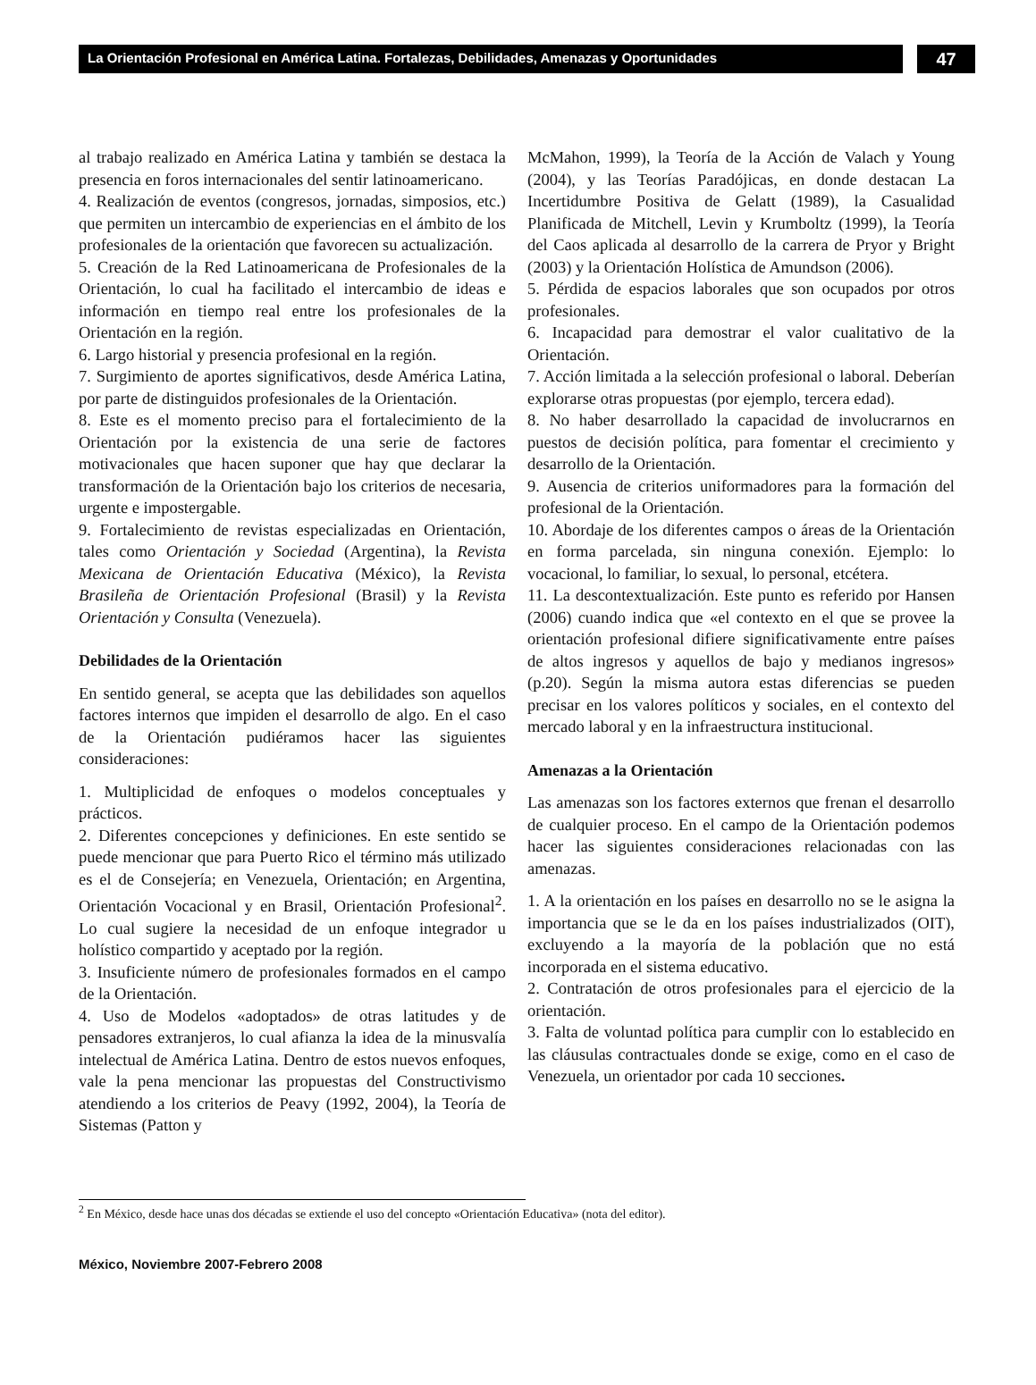La Orientación Profesional en América Latina. Fortalezas, Debilidades, Amenazas y Oportunidades
47
al trabajo realizado en América Latina y también se destaca la presencia en foros internacionales del sentir latinoamericano.
4. Realización de eventos (congresos, jornadas, simposios, etc.) que permiten un intercambio de experiencias en el ámbito de los profesionales de la orientación que favorecen su actualización.
5. Creación de la Red Latinoamericana de Profesionales de la Orientación, lo cual ha facilitado el intercambio de ideas e información en tiempo real entre los profesionales de la Orientación en la región.
6. Largo historial y presencia profesional en la región.
7. Surgimiento de aportes significativos, desde América Latina, por parte de distinguidos profesionales de la Orientación.
8. Este es el momento preciso para el fortalecimiento de la Orientación por la existencia de una serie de factores motivacionales que hacen suponer que hay que declarar la transformación de la Orientación bajo los criterios de necesaria, urgente e impostergable.
9. Fortalecimiento de revistas especializadas en Orientación, tales como Orientación y Sociedad (Argentina), la Revista Mexicana de Orientación Educativa (México), la Revista Brasileña de Orientación Profesional (Brasil) y la Revista Orientación y Consulta (Venezuela).
Debilidades de la Orientación
En sentido general, se acepta que las debilidades son aquellos factores internos que impiden el desarrollo de algo. En el caso de la Orientación pudiéramos hacer las siguientes consideraciones:
1. Multiplicidad de enfoques o modelos conceptuales y prácticos.
2. Diferentes concepciones y definiciones. En este sentido se puede mencionar que para Puerto Rico el término más utilizado es el de Consejería; en Venezuela, Orientación; en Argentina, Orientación Vocacional y en Brasil, Orientación Profesional<sup>2</sup>. Lo cual sugiere la necesidad de un enfoque integrador u holístico compartido y aceptado por la región.
3. Insuficiente número de profesionales formados en el campo de la Orientación.
4. Uso de Modelos «adoptados» de otras latitudes y de pensadores extranjeros, lo cual afianza la idea de la minusvalía intelectual de América Latina. Dentro de estos nuevos enfoques, vale la pena mencionar las propuestas del Constructivismo atendiendo a los criterios de Peavy (1992, 2004), la Teoría de Sistemas (Patton y
McMahon, 1999), la Teoría de la Acción de Valach y Young (2004), y las Teorías Paradójicas, en donde destacan La Incertidumbre Positiva de Gelatt (1989), la Casualidad Planificada de Mitchell, Levin y Krumboltz (1999), la Teoría del Caos aplicada al desarrollo de la carrera de Pryor y Bright (2003) y la Orientación Holística de Amundson (2006).
5. Pérdida de espacios laborales que son ocupados por otros profesionales.
6. Incapacidad para demostrar el valor cualitativo de la Orientación.
7. Acción limitada a la selección profesional o laboral. Deberían explorarse otras propuestas (por ejemplo, tercera edad).
8. No haber desarrollado la capacidad de involucrarnos en puestos de decisión política, para fomentar el crecimiento y desarrollo de la Orientación.
9. Ausencia de criterios uniformadores para la formación del profesional de la Orientación.
10. Abordaje de los diferentes campos o áreas de la Orientación en forma parcelada, sin ninguna conexión. Ejemplo: lo vocacional, lo familiar, lo sexual, lo personal, etcétera.
11. La descontextualización. Este punto es referido por Hansen (2006) cuando indica que «el contexto en el que se provee la orientación profesional difiere significativamente entre países de altos ingresos y aquellos de bajo y medianos ingresos» (p.20). Según la misma autora estas diferencias se pueden precisar en los valores políticos y sociales, en el contexto del mercado laboral y en la infraestructura institucional.
Amenazas a la Orientación
Las amenazas son los factores externos que frenan el desarrollo de cualquier proceso. En el campo de la Orientación podemos hacer las siguientes consideraciones relacionadas con las amenazas.
1. A la orientación en los países en desarrollo no se le asigna la importancia que se le da en los países industrializados (OIT), excluyendo a la mayoría de la población que no está incorporada en el sistema educativo.
2. Contratación de otros profesionales para el ejercicio de la orientación.
3. Falta de voluntad política para cumplir con lo establecido en las cláusulas contractuales donde se exige, como en el caso de Venezuela, un orientador por cada 10 secciones.
<sup>2</sup> En México, desde hace unas dos décadas se extiende el uso del concepto «Orientación Educativa» (nota del editor).
México, Noviembre 2007-Febrero 2008